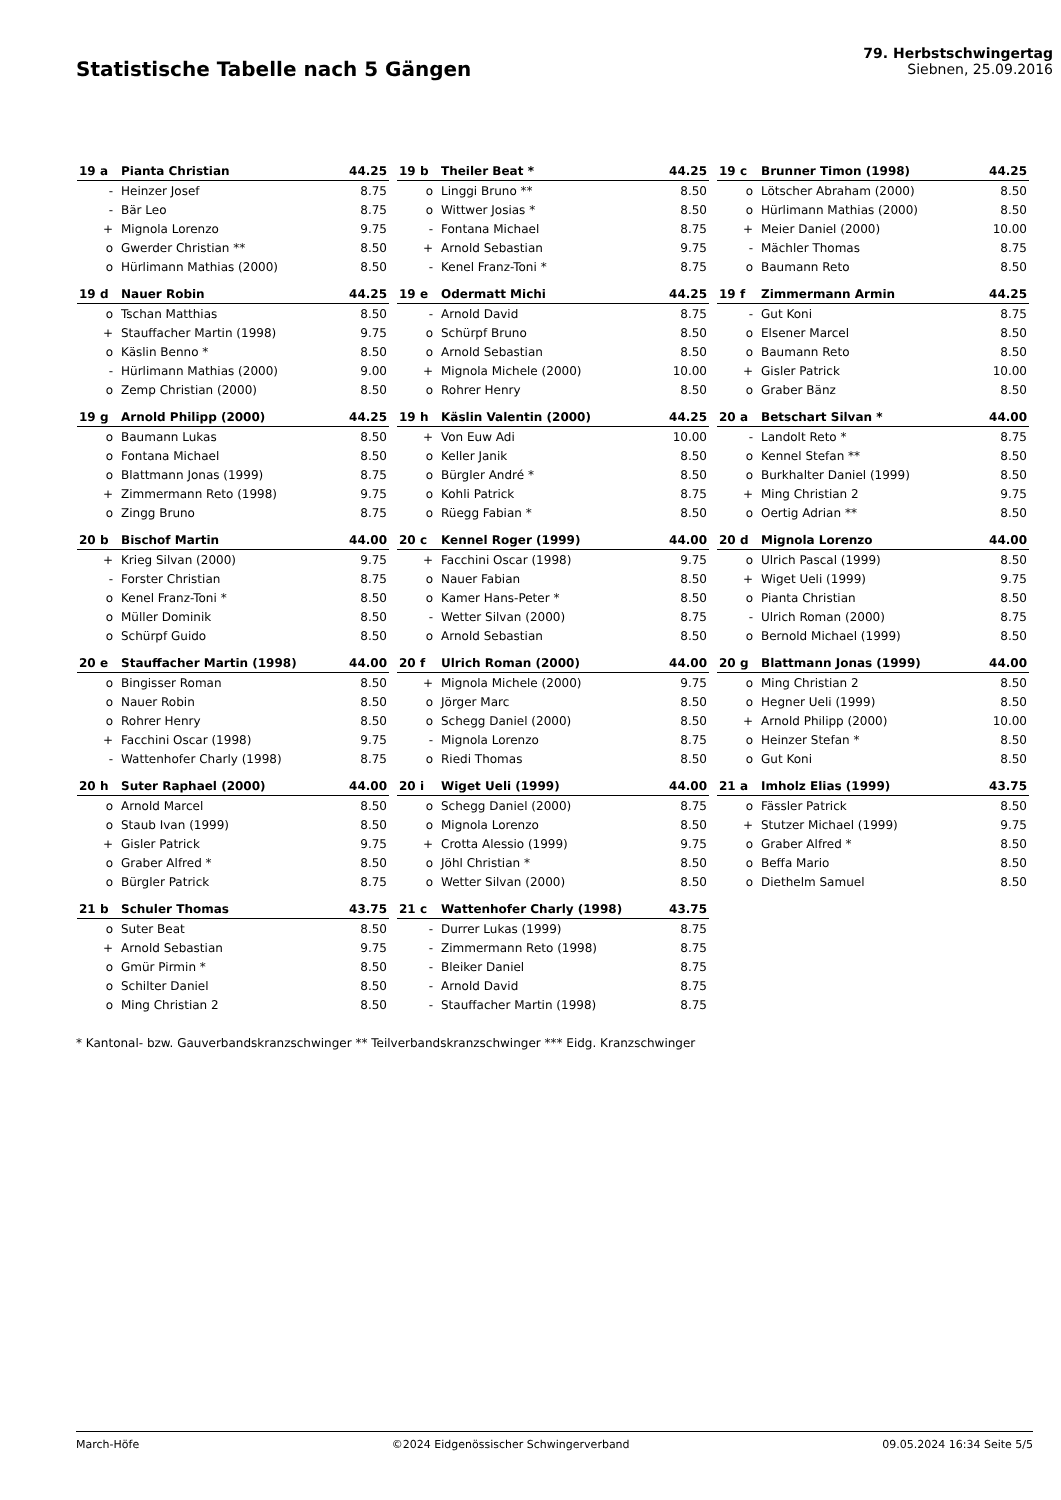Statistische Tabelle nach 5 Gängen
79. Herbstschwingertag
Siebnen, 25.09.2016
| 19 a | Pianta Christian | 44.25 |
| --- | --- | --- |
| - | Heinzer Josef | 8.75 |
| - | Bär Leo | 8.75 |
| + | Mignola Lorenzo | 9.75 |
| o | Gwerder Christian ** | 8.50 |
| o | Hürlimann Mathias (2000) | 8.50 |
| 19 b | Theiler Beat * | 44.25 |
| --- | --- | --- |
| o | Linggi Bruno ** | 8.50 |
| o | Wittwer Josias * | 8.50 |
| - | Fontana Michael | 8.75 |
| + | Arnold Sebastian | 9.75 |
| - | Kenel Franz-Toni * | 8.75 |
| 19 c | Brunner Timon (1998) | 44.25 |
| --- | --- | --- |
| o | Lötscher Abraham (2000) | 8.50 |
| o | Hürlimann Mathias (2000) | 8.50 |
| + | Meier Daniel (2000) | 10.00 |
| - | Mächler Thomas | 8.75 |
| o | Baumann Reto | 8.50 |
| 19 d | Nauer Robin | 44.25 |
| --- | --- | --- |
| o | Tschan Matthias | 8.50 |
| + | Stauffacher Martin (1998) | 9.75 |
| o | Käslin Benno * | 8.50 |
| - | Hürlimann Mathias (2000) | 9.00 |
| o | Zemp Christian (2000) | 8.50 |
| 19 e | Odermatt Michi | 44.25 |
| --- | --- | --- |
| - | Arnold David | 8.75 |
| o | Schürpf Bruno | 8.50 |
| o | Arnold Sebastian | 8.50 |
| + | Mignola Michele (2000) | 10.00 |
| o | Rohrer Henry | 8.50 |
| 19 f | Zimmermann Armin | 44.25 |
| --- | --- | --- |
| - | Gut Koni | 8.75 |
| o | Elsener Marcel | 8.50 |
| o | Baumann Reto | 8.50 |
| + | Gisler Patrick | 10.00 |
| o | Graber Bänz | 8.50 |
| 19 g | Arnold Philipp (2000) | 44.25 |
| --- | --- | --- |
| o | Baumann Lukas | 8.50 |
| o | Fontana Michael | 8.50 |
| o | Blattmann Jonas (1999) | 8.75 |
| + | Zimmermann Reto (1998) | 9.75 |
| o | Zingg Bruno | 8.75 |
| 19 h | Käslin Valentin (2000) | 44.25 |
| --- | --- | --- |
| + | Von Euw Adi | 10.00 |
| o | Keller Janik | 8.50 |
| o | Bürgler André * | 8.50 |
| o | Kohli Patrick | 8.75 |
| o | Rüegg Fabian * | 8.50 |
| 20 a | Betschart Silvan * | 44.00 |
| --- | --- | --- |
| - | Landolt Reto * | 8.75 |
| o | Kennel Stefan ** | 8.50 |
| o | Burkhalter Daniel (1999) | 8.50 |
| + | Ming Christian 2 | 9.75 |
| o | Oertig Adrian ** | 8.50 |
| 20 b | Bischof Martin | 44.00 |
| --- | --- | --- |
| + | Krieg Silvan (2000) | 9.75 |
| - | Forster Christian | 8.75 |
| o | Kenel Franz-Toni * | 8.50 |
| o | Müller Dominik | 8.50 |
| o | Schürpf Guido | 8.50 |
| 20 c | Kennel Roger (1999) | 44.00 |
| --- | --- | --- |
| + | Facchini Oscar (1998) | 9.75 |
| o | Nauer Fabian | 8.50 |
| o | Kamer Hans-Peter * | 8.50 |
| - | Wetter Silvan (2000) | 8.75 |
| o | Arnold Sebastian | 8.50 |
| 20 d | Mignola Lorenzo | 44.00 |
| --- | --- | --- |
| o | Ulrich Pascal (1999) | 8.50 |
| + | Wiget Ueli (1999) | 9.75 |
| o | Pianta Christian | 8.50 |
| - | Ulrich Roman (2000) | 8.75 |
| o | Bernold Michael (1999) | 8.50 |
| 20 e | Stauffacher Martin (1998) | 44.00 |
| --- | --- | --- |
| o | Bingisser Roman | 8.50 |
| o | Nauer Robin | 8.50 |
| o | Rohrer Henry | 8.50 |
| + | Facchini Oscar (1998) | 9.75 |
| - | Wattenhofer Charly (1998) | 8.75 |
| 20 f | Ulrich Roman (2000) | 44.00 |
| --- | --- | --- |
| + | Mignola Michele (2000) | 9.75 |
| o | Jörger Marc | 8.50 |
| o | Schegg Daniel (2000) | 8.50 |
| - | Mignola Lorenzo | 8.75 |
| o | Riedi Thomas | 8.50 |
| 20 g | Blattmann Jonas (1999) | 44.00 |
| --- | --- | --- |
| o | Ming Christian 2 | 8.50 |
| o | Hegner Ueli (1999) | 8.50 |
| + | Arnold Philipp (2000) | 10.00 |
| o | Heinzer Stefan * | 8.50 |
| o | Gut Koni | 8.50 |
| 20 h | Suter Raphael (2000) | 44.00 |
| --- | --- | --- |
| o | Arnold Marcel | 8.50 |
| o | Staub Ivan (1999) | 8.50 |
| + | Gisler Patrick | 9.75 |
| o | Graber Alfred * | 8.50 |
| o | Bürgler Patrick | 8.75 |
| 20 i | Wiget Ueli (1999) | 44.00 |
| --- | --- | --- |
| o | Schegg Daniel (2000) | 8.75 |
| o | Mignola Lorenzo | 8.50 |
| + | Crotta Alessio (1999) | 9.75 |
| o | Jöhl Christian * | 8.50 |
| o | Wetter Silvan (2000) | 8.50 |
| 21 a | Imholz Elias (1999) | 43.75 |
| --- | --- | --- |
| o | Fässler Patrick | 8.50 |
| + | Stutzer Michael (1999) | 9.75 |
| o | Graber Alfred * | 8.50 |
| o | Beffa Mario | 8.50 |
| o | Diethelm Samuel | 8.50 |
| 21 b | Schuler Thomas | 43.75 |
| --- | --- | --- |
| o | Suter Beat | 8.50 |
| + | Arnold Sebastian | 9.75 |
| o | Gmür Pirmin * | 8.50 |
| o | Schilter Daniel | 8.50 |
| o | Ming Christian 2 | 8.50 |
| 21 c | Wattenhofer Charly (1998) | 43.75 |
| --- | --- | --- |
| - | Durrer Lukas (1999) | 8.75 |
| - | Zimmermann Reto (1998) | 8.75 |
| - | Bleiker Daniel | 8.75 |
| - | Arnold David | 8.75 |
| - | Stauffacher Martin (1998) | 8.75 |
* Kantonal- bzw. Gauverbandskranzschwinger ** Teilverbandskranzschwinger *** Eidg. Kranzschwinger
March-Höfe ©2024 Eidgenössischer Schwingerverband 09.05.2024 16:34 Seite 5/5